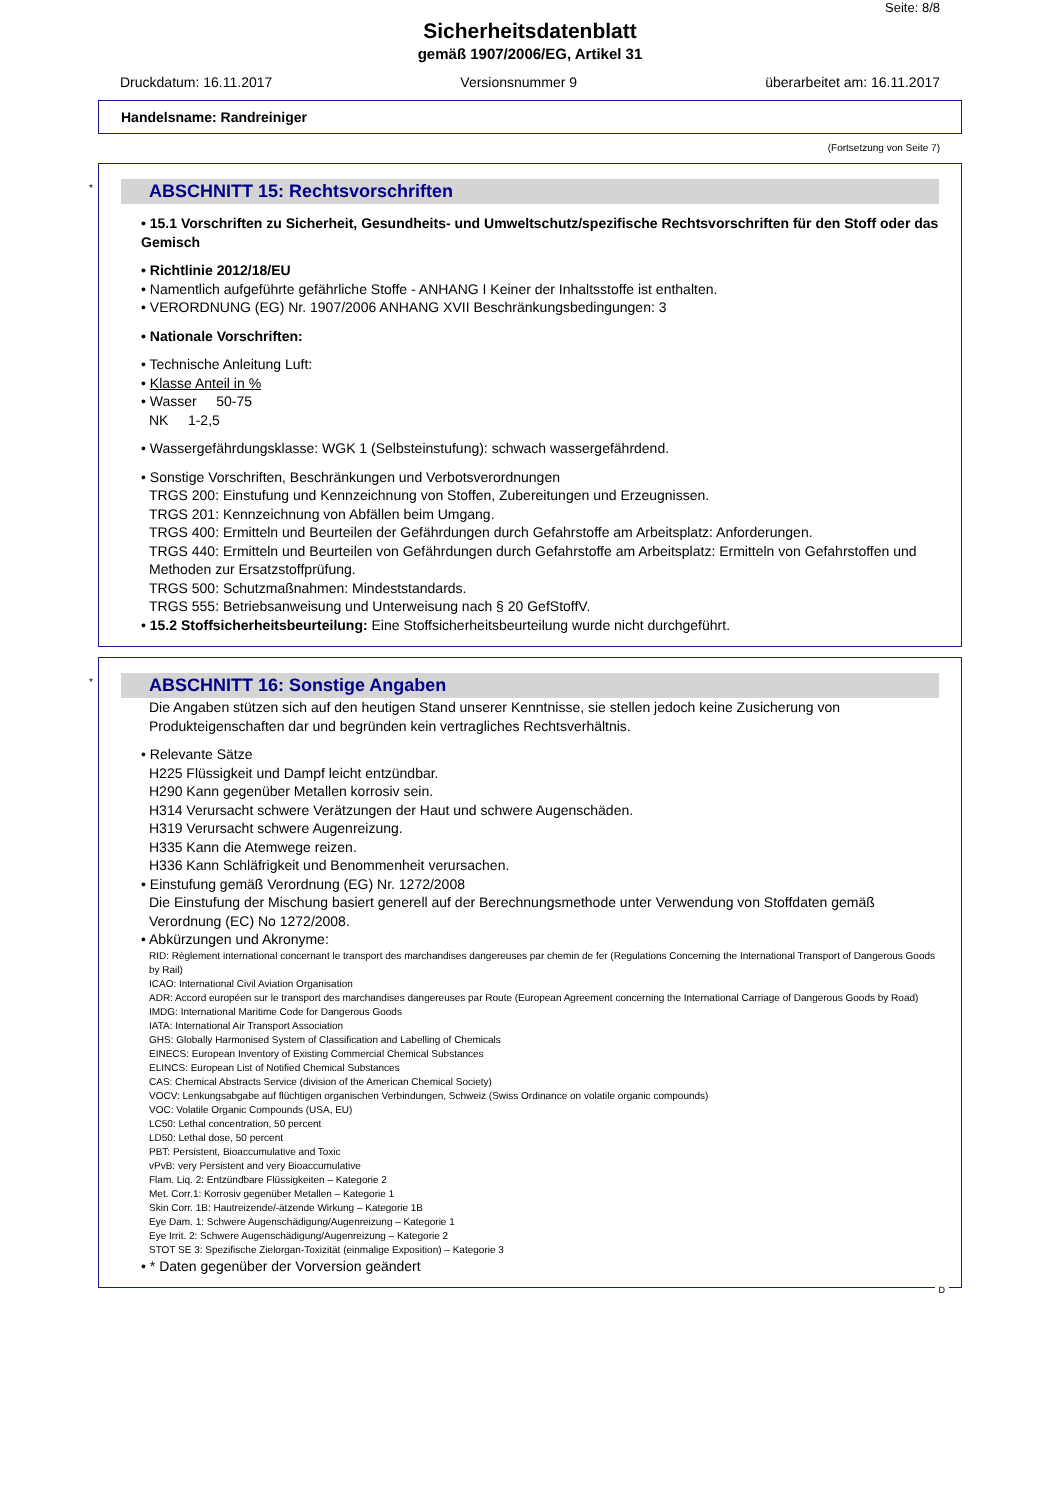Seite: 8/8
Sicherheitsdatenblatt
gemäß 1907/2006/EG, Artikel 31
Druckdatum: 16.11.2017 Versionsnummer 9 überarbeitet am: 16.11.2017
Handelsname: Randreiniger
(Fortsetzung von Seite 7)
*
ABSCHNITT 15: Rechtsvorschriften
• 15.1 Vorschriften zu Sicherheit, Gesundheits- und Umweltschutz/spezifische Rechtsvorschriften für den Stoff oder das Gemisch
• Richtlinie 2012/18/EU
• Namentlich aufgeführte gefährliche Stoffe - ANHANG I Keiner der Inhaltsstoffe ist enthalten.
• VERORDNUNG (EG) Nr. 1907/2006 ANHANG XVII Beschränkungsbedingungen: 3
• Nationale Vorschriften:
• Technische Anleitung Luft:
• Klasse Anteil in %
• Wasser 50-75
NK 1-2,5
• Wassergefährdungsklasse: WGK 1 (Selbsteinstufung): schwach wassergefährdend.
• Sonstige Vorschriften, Beschränkungen und Verbotsverordnungen
TRGS 200: Einstufung und Kennzeichnung von Stoffen, Zubereitungen und Erzeugnissen.
TRGS 201: Kennzeichnung von Abfällen beim Umgang.
TRGS 400: Ermitteln und Beurteilen der Gefährdungen durch Gefahrstoffe am Arbeitsplatz: Anforderungen.
TRGS 440: Ermitteln und Beurteilen von Gefährdungen durch Gefahrstoffe am Arbeitsplatz: Ermitteln von Gefahrstoffen und Methoden zur Ersatzstoffprüfung.
TRGS 500: Schutzmaßnahmen: Mindeststandards.
TRGS 555: Betriebsanweisung und Unterweisung nach § 20 GefStoffV.
• 15.2 Stoffsicherheitsbeurteilung: Eine Stoffsicherheitsbeurteilung wurde nicht durchgeführt.
*
ABSCHNITT 16: Sonstige Angaben
Die Angaben stützen sich auf den heutigen Stand unserer Kenntnisse, sie stellen jedoch keine Zusicherung von Produkteigenschaften dar und begründen kein vertragliches Rechtsverhältnis.
• Relevante Sätze
H225 Flüssigkeit und Dampf leicht entzündbar.
H290 Kann gegenüber Metallen korrosiv sein.
H314 Verursacht schwere Verätzungen der Haut und schwere Augenschäden.
H319 Verursacht schwere Augenreizung.
H335 Kann die Atemwege reizen.
H336 Kann Schläfrigkeit und Benommenheit verursachen.
• Einstufung gemäß Verordnung (EG) Nr. 1272/2008
Die Einstufung der Mischung basiert generell auf der Berechnungsmethode unter Verwendung von Stoffdaten gemäß Verordnung (EC) No 1272/2008.
• Abkürzungen und Akronyme:
RID: Règlement international concernant le transport des marchandises dangereuses par chemin de fer (Regulations Concerning the International Transport of Dangerous Goods by Rail)
ICAO: International Civil Aviation Organisation
ADR: Accord européen sur le transport des marchandises dangereuses par Route (European Agreement concerning the International Carriage of Dangerous Goods by Road)
IMDG: International Maritime Code for Dangerous Goods
IATA: International Air Transport Association
GHS: Globally Harmonised System of Classification and Labelling of Chemicals
EINECS: European Inventory of Existing Commercial Chemical Substances
ELINCS: European List of Notified Chemical Substances
CAS: Chemical Abstracts Service (division of the American Chemical Society)
VOCV: Lenkungsabgabe auf flüchtigen organischen Verbindungen, Schweiz (Swiss Ordinance on volatile organic compounds)
VOC: Volatile Organic Compounds (USA, EU)
LC50: Lethal concentration, 50 percent
LD50: Lethal dose, 50 percent
PBT: Persistent, Bioaccumulative and Toxic
vPvB: very Persistent and very Bioaccumulative
Flam. Liq. 2: Entzündbare Flüssigkeiten – Kategorie 2
Met. Corr.1: Korrosiv gegenüber Metallen – Kategorie 1
Skin Corr. 1B: Hautreizende/-ätzende Wirkung – Kategorie 1B
Eye Dam. 1: Schwere Augenschädigung/Augenreizung – Kategorie 1
Eye Irrit. 2: Schwere Augenschädigung/Augenreizung – Kategorie 2
STOT SE 3: Spezifische Zielorgan-Toxizität (einmalige Exposition) – Kategorie 3
• * Daten gegenüber der Vorversion geändert
D